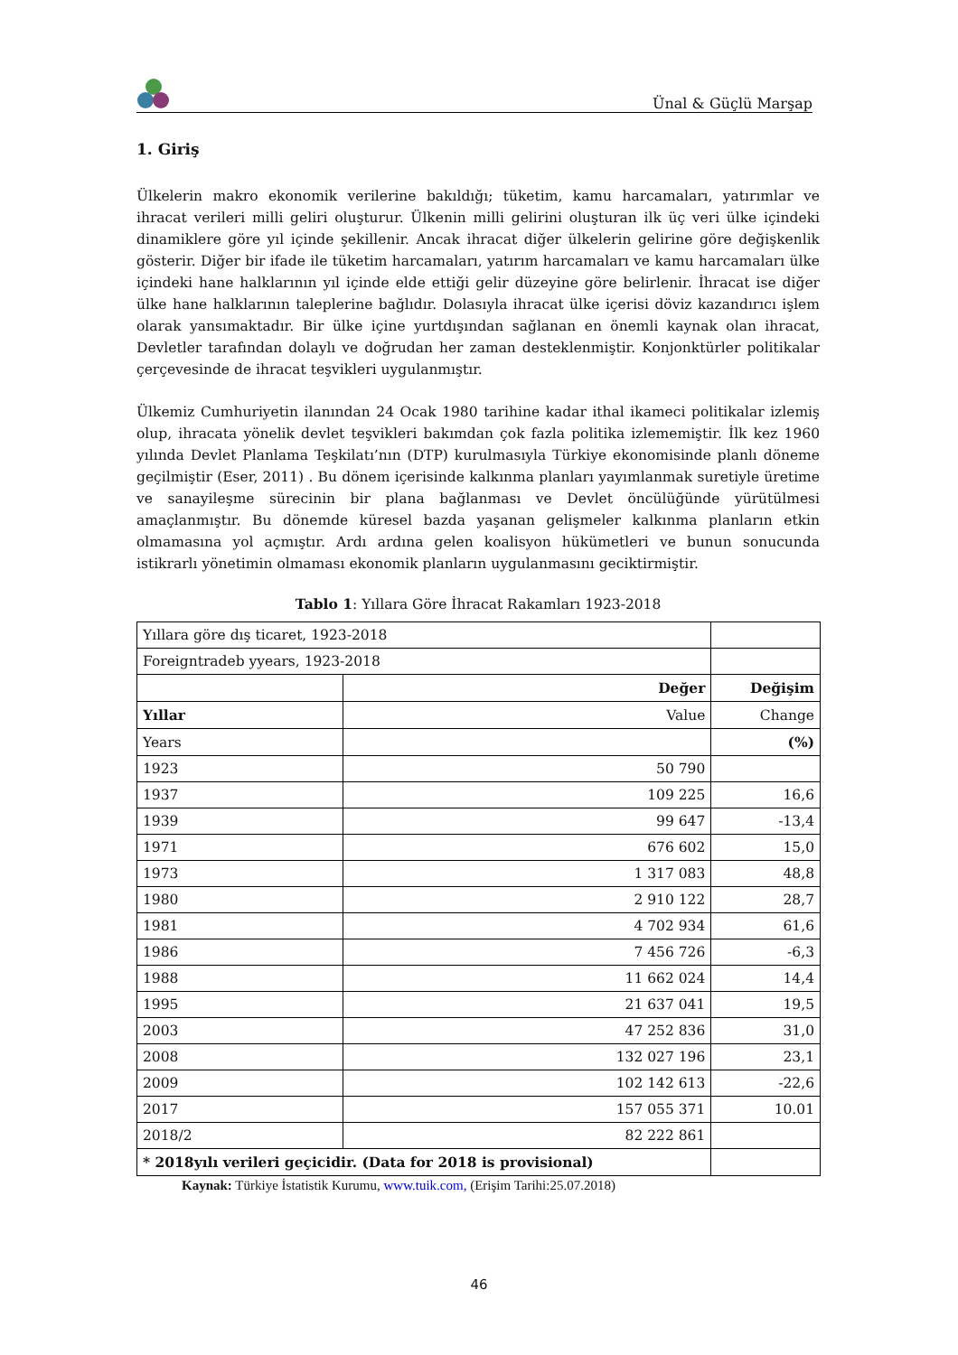Ünal & Güçlü Marşap
1. Giriş
Ülkelerin makro ekonomik verilerine bakıldığı; tüketim, kamu harcamaları, yatırımlar ve ihracat verileri milli geliri oluşturur. Ülkenin milli gelirini oluşturan ilk üç veri ülke içindeki dinamiklere göre yıl içinde şekillenir. Ancak ihracat diğer ülkelerin gelirine göre değişkenlik gösterir. Diğer bir ifade ile tüketim harcamaları, yatırım harcamaları ve kamu harcamaları ülke içindeki hane halklarının yıl içinde elde ettiği gelir düzeyine göre belirlenir. İhracat ise diğer ülke hane halklarının taleplerine bağlıdır. Dolasıyla ihracat ülke içerisi döviz kazandırıcı işlem olarak yansımaktadır. Bir ülke içine yurtdışından sağlanan en önemli kaynak olan ihracat, Devletler tarafından dolaylı ve doğrudan her zaman desteklenmiştir. Konjonktürler politikalar çerçevesinde de ihracat teşvikleri uygulanmıştır.
Ülkemiz Cumhuriyetin ilanından 24 Ocak 1980 tarihine kadar ithal ikameci politikalar izlemiş olup, ihracata yönelik devlet teşvikleri bakımdan çok fazla politika izlememiştir. İlk kez 1960 yılında Devlet Planlama Teşkilatı’nın (DTP) kurulmasıyla Türkiye ekonomisinde planlı döneme geçilmiştir (Eser, 2011) . Bu dönem içerisinde kalkınma planları yayımlanmak suretiyle üretime ve sanayileşme sürecinin bir plana bağlanması ve Devlet öncülüğünde yürütülmesi amaçlanmıştır. Bu dönemde küresel bazda yaşanan gelişmeler kalkınma planların etkin olmamasına yol açmıştır. Ardı ardına gelen koalisyon hükümetleri ve bunun sonucunda istikrarlı yönetimin olmaması ekonomik planların uygulanmasını geciktirmiştir.
Tablo 1: Yıllara Göre İhracat Rakamları 1923-2018
| Yıllara göre dış ticaret, 1923-2018 | | |
| Foreigntradeb yyears, 1923-2018 | | |
| | Değer | Değişim |
| Yıllar | Value | Change |
| Years | | (%) |
| 1923 | 50 790 | |
| 1937 | 109 225 | 16,6 |
| 1939 | 99 647 | -13,4 |
| 1971 | 676 602 | 15,0 |
| 1973 | 1 317 083 | 48,8 |
| 1980 | 2 910 122 | 28,7 |
| 1981 | 4 702 934 | 61,6 |
| 1986 | 7 456 726 | -6,3 |
| 1988 | 11 662 024 | 14,4 |
| 1995 | 21 637 041 | 19,5 |
| 2003 | 47 252 836 | 31,0 |
| 2008 | 132 027 196 | 23,1 |
| 2009 | 102 142 613 | -22,6 |
| 2017 | 157 055 371 | 10.01 |
| 2018/2 | 82 222 861 | |
| * 2018yılı verileri geçicidir. (Data for 2018 is provisional) | | |
Kaynak: Türkiye İstatistik Kurumu, www.tuik.com, (Erişim Tarihi:25.07.2018)
46